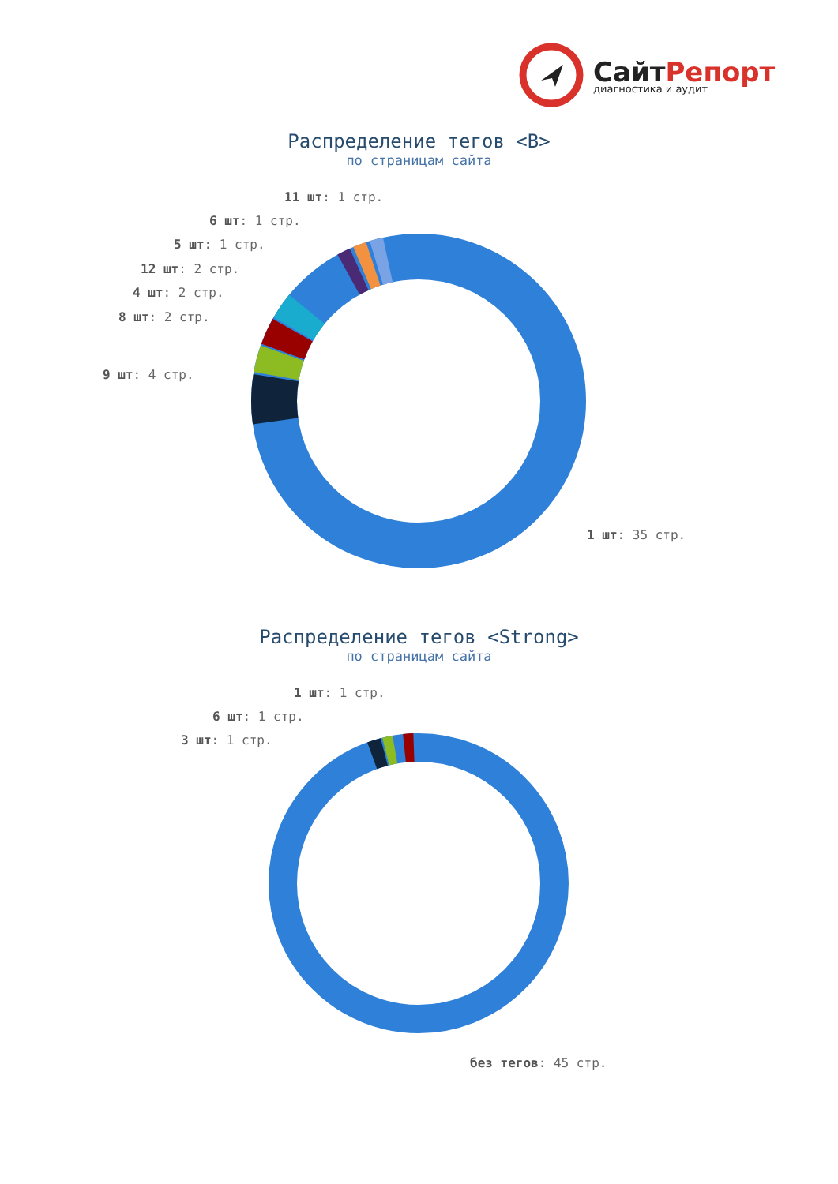СайтРепорт
диагностика и аудит
Распределение тегов <B>
по страницам сайта
11 шт: 1 стр.
6 шт: 1 стр.
5 шт: 1 стр.
12 шт: 2 стр.
4 шт: 2 стр.
8 шт: 2 стр.
9 шт: 4 стр.
1 шт: 35 стр.
Распределение тегов <Strong>
по страницам сайта
1 шт: 1 стр.
6 шт: 1 стр.
3 шт: 1 стр.
без тегов: 45 стр.